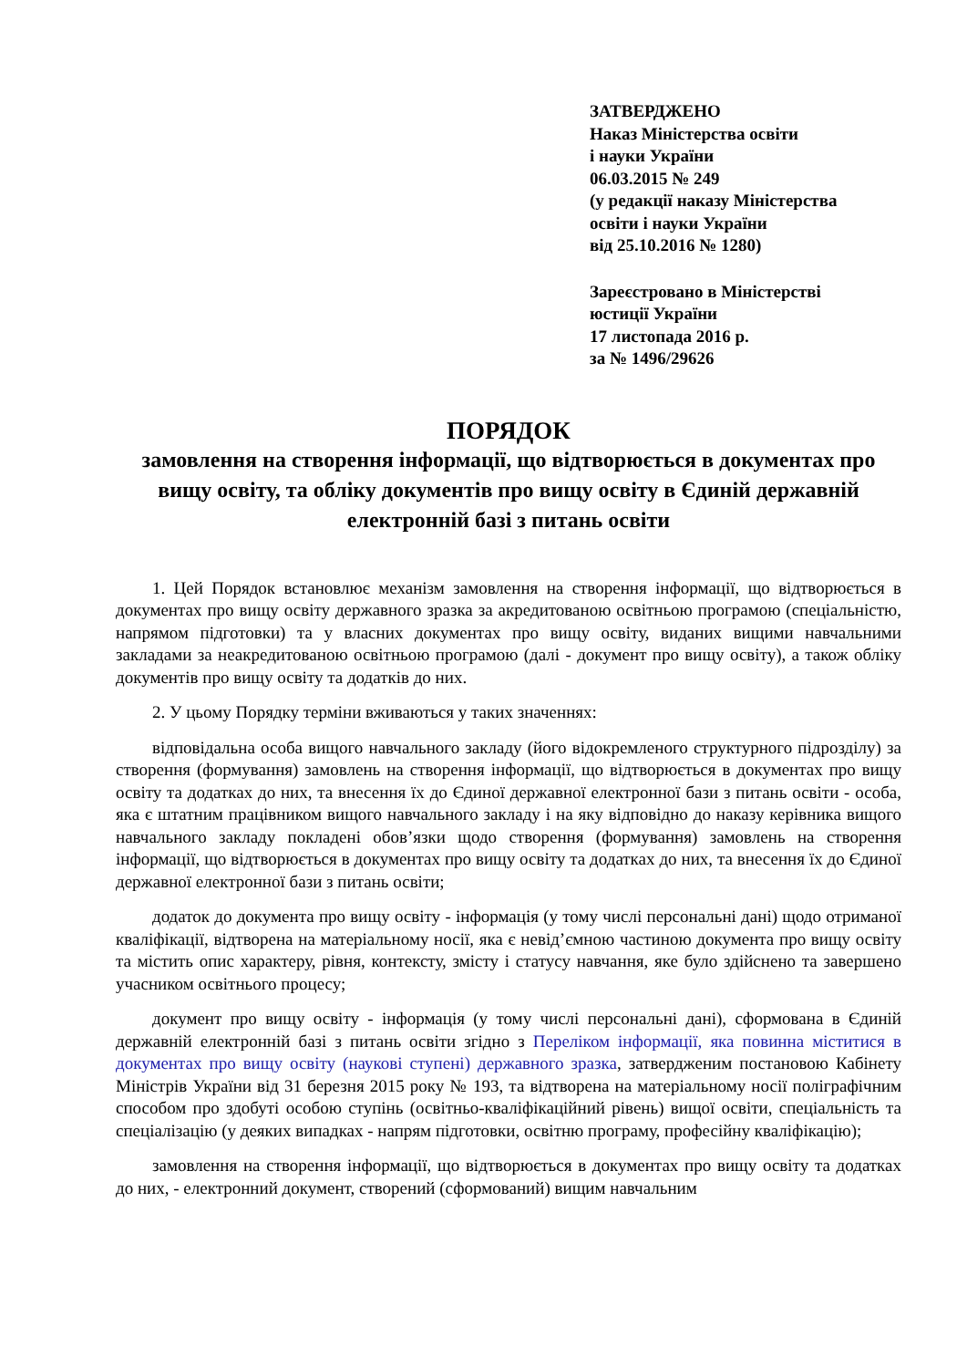ЗАТВЕРДЖЕНО
Наказ Міністерства освіти
і науки України
06.03.2015 № 249
(у редакції наказу Міністерства
освіти і науки України
від 25.10.2016 № 1280)
Зареєстровано в Міністерстві
юстиції України
17 листопада 2016 р.
за № 1496/29626
ПОРЯДОК
замовлення на створення інформації, що відтворюється в документах про вищу освіту, та обліку документів про вищу освіту в Єдиній державній електронній базі з питань освіти
1. Цей Порядок встановлює механізм замовлення на створення інформації, що відтворюється в документах про вищу освіту державного зразка за акредитованою освітньою програмою (спеціальністю, напрямом підготовки) та у власних документах про вищу освіту, виданих вищими навчальними закладами за неакредитованою освітньою програмою (далі - документ про вищу освіту), а також обліку документів про вищу освіту та додатків до них.
2. У цьому Порядку терміни вживаються у таких значеннях:
відповідальна особа вищого навчального закладу (його відокремленого структурного підрозділу) за створення (формування) замовлень на створення інформації, що відтворюється в документах про вищу освіту та додатках до них, та внесення їх до Єдиної державної електронної бази з питань освіти - особа, яка є штатним працівником вищого навчального закладу і на яку відповідно до наказу керівника вищого навчального закладу покладені обов’язки щодо створення (формування) замовлень на створення інформації, що відтворюється в документах про вищу освіту та додатках до них, та внесення їх до Єдиної державної електронної бази з питань освіти;
додаток до документа про вищу освіту - інформація (у тому числі персональні дані) щодо отриманої кваліфікації, відтворена на матеріальному носії, яка є невід’ємною частиною документа про вищу освіту та містить опис характеру, рівня, контексту, змісту і статусу навчання, яке було здійснено та завершено учасником освітнього процесу;
документ про вищу освіту - інформація (у тому числі персональні дані), сформована в Єдиній державній електронній базі з питань освіти згідно з Переліком інформації, яка повинна міститися в документах про вищу освіту (наукові ступені) державного зразка, затвердженим постановою Кабінету Міністрів України від 31 березня 2015 року № 193, та відтворена на матеріальному носії поліграфічним способом про здобуті особою ступінь (освітньо-кваліфікаційний рівень) вищої освіти, спеціальність та спеціалізацію (у деяких випадках - напрям підготовки, освітню програму, професійну кваліфікацію);
замовлення на створення інформації, що відтворюється в документах про вищу освіту та додатках до них, - електронний документ, створений (сформований) вищим навчальним